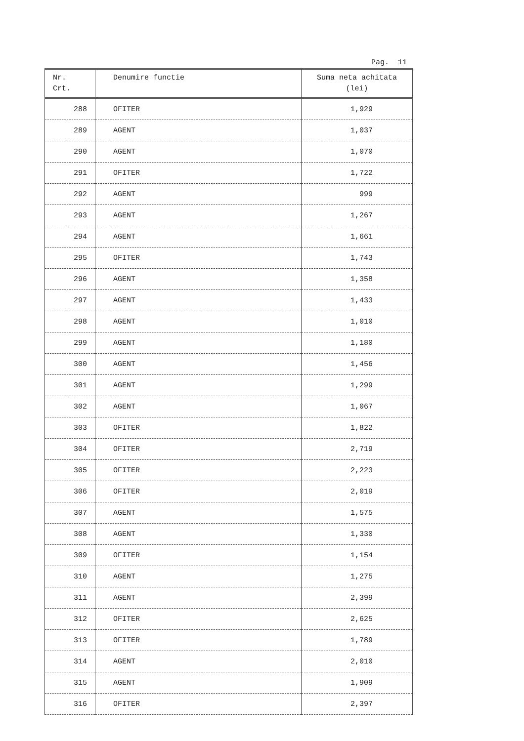Pag. 11
| Nr. Crt. | Denumire functie | Suma neta achitata (lei) |
| --- | --- | --- |
| 288 | OFITER | 1,929 |
| 289 | AGENT | 1,037 |
| 290 | AGENT | 1,070 |
| 291 | OFITER | 1,722 |
| 292 | AGENT | 999 |
| 293 | AGENT | 1,267 |
| 294 | AGENT | 1,661 |
| 295 | OFITER | 1,743 |
| 296 | AGENT | 1,358 |
| 297 | AGENT | 1,433 |
| 298 | AGENT | 1,010 |
| 299 | AGENT | 1,180 |
| 300 | AGENT | 1,456 |
| 301 | AGENT | 1,299 |
| 302 | AGENT | 1,067 |
| 303 | OFITER | 1,822 |
| 304 | OFITER | 2,719 |
| 305 | OFITER | 2,223 |
| 306 | OFITER | 2,019 |
| 307 | AGENT | 1,575 |
| 308 | AGENT | 1,330 |
| 309 | OFITER | 1,154 |
| 310 | AGENT | 1,275 |
| 311 | AGENT | 2,399 |
| 312 | OFITER | 2,625 |
| 313 | OFITER | 1,789 |
| 314 | AGENT | 2,010 |
| 315 | AGENT | 1,909 |
| 316 | OFITER | 2,397 |